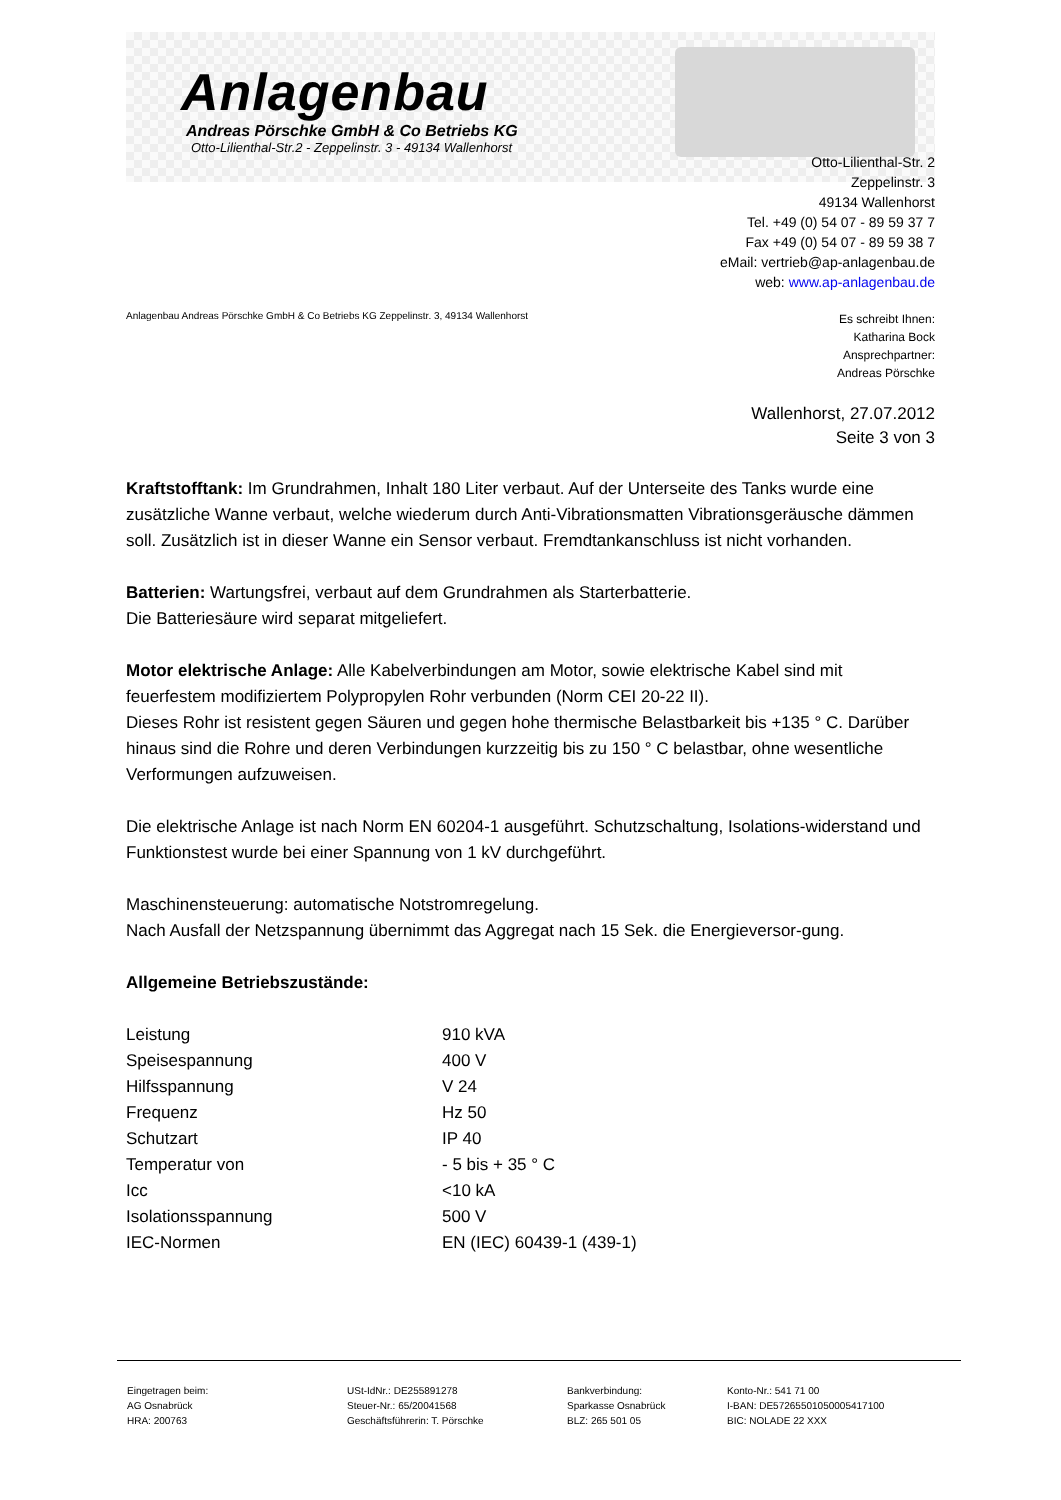Anlagenbau
Andreas Pörschke GmbH & Co Betriebs KG
Otto-Lilienthal-Str.2 - Zeppelinstr. 3 - 49134 Wallenhorst
Otto-Lilienthal-Str. 2
Zeppelinstr. 3
49134 Wallenhorst
Tel. +49 (0) 54 07 - 89 59 37 7
Fax +49 (0) 54 07 - 89 59 38 7
eMail: vertrieb@ap-anlagenbau.de
web: www.ap-anlagenbau.de
Anlagenbau Andreas Pörschke GmbH & Co Betriebs KG Zeppelinstr. 3, 49134 Wallenhorst
Es schreibt Ihnen:
Katharina Bock
Ansprechpartner:
Andreas Pörschke
Wallenhorst, 27.07.2012
Seite 3 von 3
Kraftstofftank: Im Grundrahmen, Inhalt 180 Liter verbaut. Auf der Unterseite des Tanks wurde eine zusätzliche Wanne verbaut, welche wiederum durch Anti-Vibrationsmatten Vibrationsgeräusche dämmen soll. Zusätzlich ist in dieser Wanne ein Sensor verbaut. Fremdtankanschluss ist nicht vorhanden.
Batterien: Wartungsfrei, verbaut auf dem Grundrahmen als Starterbatterie.
Die Batteriesäure wird separat mitgeliefert.
Motor elektrische Anlage: Alle Kabelverbindungen am Motor, sowie elektrische Kabel sind mit feuerfestem modifiziertem Polypropylen Rohr verbunden (Norm CEI 20-22 II).
Dieses Rohr ist resistent gegen Säuren und gegen hohe thermische Belastbarkeit bis +135 ° C. Darüber hinaus sind die Rohre und deren Verbindungen kurzzeitig bis zu 150 ° C belastbar, ohne wesentliche Verformungen aufzuweisen.
Die elektrische Anlage ist nach Norm EN 60204-1 ausgeführt. Schutzschaltung, Isolations-widerstand und Funktionstest wurde bei einer Spannung von 1 kV durchgeführt.
Maschinensteuerung: automatische Notstromregelung.
Nach Ausfall der Netzspannung übernimmt das Aggregat nach 15 Sek. die Energieversor-gung.
Allgemeine Betriebszustände:
| Leistung | 910 kVA |
| Speisespannung | 400 V |
| Hilfsspannung | V 24 |
| Frequenz | Hz 50 |
| Schutzart | IP 40 |
| Temperatur von | - 5 bis + 35 ° C |
| Icc | <10 kA |
| Isolationsspannung | 500 V |
| IEC-Normen | EN (IEC) 60439-1 (439-1) |
Eingetragen beim:
AG Osnabrück
HRA: 200763
USt-IdNr.: DE255891278
Steuer-Nr.: 65/20041568
Geschäftsführerin: T. Pörschke
Bankverbindung:
Sparkasse Osnabrück
BLZ: 265 501 05
Konto-Nr.: 541 71 00
I-BAN: DE57265501050005417100
BIC: NOLADE 22 XXX